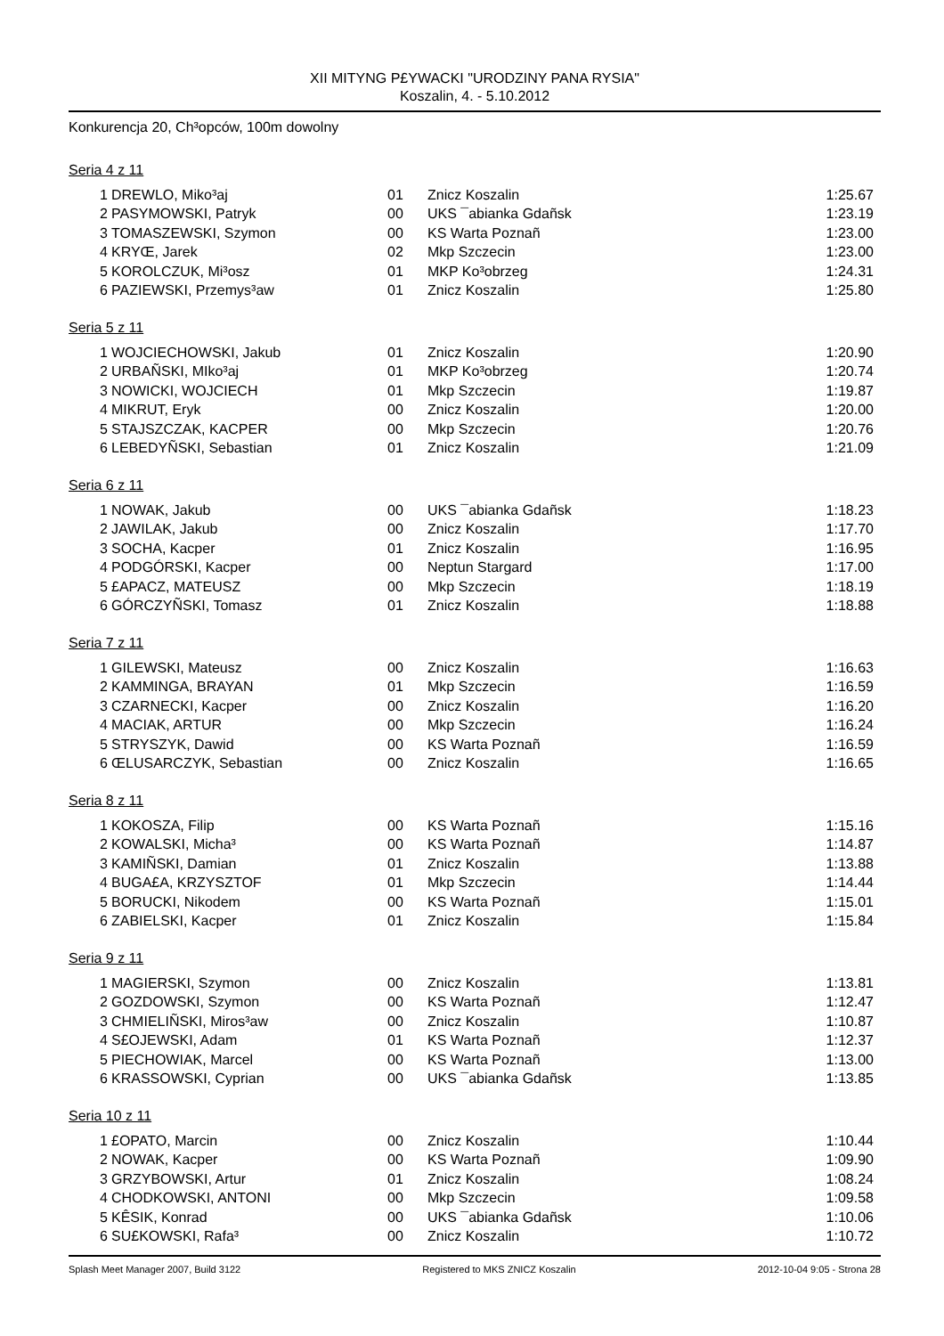XII MITYNG P£YWACKI "URODZINY PANA RYSIA"
Koszalin, 4. - 5.10.2012
Konkurencja 20, Ch³opców, 100m dowolny
Seria 4 z 11
| 1 | DREWLO, Miko³aj | 01 | Znicz Koszalin | 1:25.67 |
| 2 | PASYMOWSKI, Patryk | 00 | UKS ¯abianka Gdañsk | 1:23.19 |
| 3 | TOMASZEWSKI, Szymon | 00 | KS Warta Poznañ | 1:23.00 |
| 4 | KRYŒ, Jarek | 02 | Mkp Szczecin | 1:23.00 |
| 5 | KOROLCZUK, Mi³osz | 01 | MKP Ko³obrzeg | 1:24.31 |
| 6 | PAZIEWSKI, Przemys³aw | 01 | Znicz Koszalin | 1:25.80 |
Seria 5 z 11
| 1 | WOJCIECHOWSKI, Jakub | 01 | Znicz Koszalin | 1:20.90 |
| 2 | URBAÑSKI, MIko³aj | 01 | MKP Ko³obrzeg | 1:20.74 |
| 3 | NOWICKI, WOJCIECH | 01 | Mkp Szczecin | 1:19.87 |
| 4 | MIKRUT, Eryk | 00 | Znicz Koszalin | 1:20.00 |
| 5 | STAJSZCZAK, KACPER | 00 | Mkp Szczecin | 1:20.76 |
| 6 | LEBEDYÑSKI, Sebastian | 01 | Znicz Koszalin | 1:21.09 |
Seria 6 z 11
| 1 | NOWAK, Jakub | 00 | UKS ¯abianka Gdañsk | 1:18.23 |
| 2 | JAWILAK, Jakub | 00 | Znicz Koszalin | 1:17.70 |
| 3 | SOCHA, Kacper | 01 | Znicz Koszalin | 1:16.95 |
| 4 | PODGÓRSKI, Kacper | 00 | Neptun Stargard | 1:17.00 |
| 5 | £APACZ, MATEUSZ | 00 | Mkp Szczecin | 1:18.19 |
| 6 | GÓRCZYÑSKI, Tomasz | 01 | Znicz Koszalin | 1:18.88 |
Seria 7 z 11
| 1 | GILEWSKI, Mateusz | 00 | Znicz Koszalin | 1:16.63 |
| 2 | KAMMINGA, BRAYAN | 01 | Mkp Szczecin | 1:16.59 |
| 3 | CZARNECKI, Kacper | 00 | Znicz Koszalin | 1:16.20 |
| 4 | MACIAK, ARTUR | 00 | Mkp Szczecin | 1:16.24 |
| 5 | STRYSZYK, Dawid | 00 | KS Warta Poznañ | 1:16.59 |
| 6 | ŒLUSARCZYK, Sebastian | 00 | Znicz Koszalin | 1:16.65 |
Seria 8 z 11
| 1 | KOKOSZA, Filip | 00 | KS Warta Poznañ | 1:15.16 |
| 2 | KOWALSKI, Micha³ | 00 | KS Warta Poznañ | 1:14.87 |
| 3 | KAMIÑSKI, Damian | 01 | Znicz Koszalin | 1:13.88 |
| 4 | BUGA£A, KRZYSZTOF | 01 | Mkp Szczecin | 1:14.44 |
| 5 | BORUCKI, Nikodem | 00 | KS Warta Poznañ | 1:15.01 |
| 6 | ZABIELSKI, Kacper | 01 | Znicz Koszalin | 1:15.84 |
Seria 9 z 11
| 1 | MAGIERSKI, Szymon | 00 | Znicz Koszalin | 1:13.81 |
| 2 | GOZDOWSKI, Szymon | 00 | KS Warta Poznañ | 1:12.47 |
| 3 | CHMIELIÑSKI, Miros³aw | 00 | Znicz Koszalin | 1:10.87 |
| 4 | S£OJEWSKI, Adam | 01 | KS Warta Poznañ | 1:12.37 |
| 5 | PIECHOWIAK, Marcel | 00 | KS Warta Poznañ | 1:13.00 |
| 6 | KRASSOWSKI, Cyprian | 00 | UKS ¯abianka Gdañsk | 1:13.85 |
Seria 10 z 11
| 1 | £OPATO, Marcin | 00 | Znicz Koszalin | 1:10.44 |
| 2 | NOWAK, Kacper | 00 | KS Warta Poznañ | 1:09.90 |
| 3 | GRZYBOWSKI, Artur | 01 | Znicz Koszalin | 1:08.24 |
| 4 | CHODKOWSKI, ANTONI | 00 | Mkp Szczecin | 1:09.58 |
| 5 | KÊSIK, Konrad | 00 | UKS ¯abianka Gdañsk | 1:10.06 |
| 6 | SU£KOWSKI, Rafa³ | 00 | Znicz Koszalin | 1:10.72 |
Splash Meet Manager 2007, Build 3122 Registered to MKS ZNICZ Koszalin 2012-10-04 9:05 - Strona 28